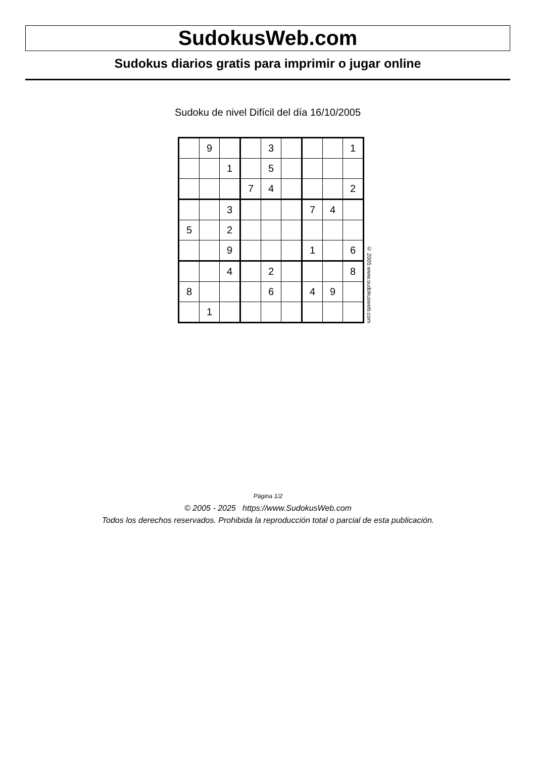SudokusWeb.com
Sudokus diarios gratis para imprimir o jugar online
Sudoku de nivel Difícil del día 16/10/2005
| | 9 | | | 3 | | | | 1 |
| | | 1 | | 5 | | | | |
| | | | 7 | 4 | | | | 2 |
| | | 3 | | | | 7 | 4 | |
| 5 | | 2 | | | | | | |
| | | 9 | | | | 1 | | 6 |
| | | 4 | | 2 | | | | 8 |
| 8 | | | | 6 | | 4 | 9 | |
| | 1 | | | | | | | |
© 2005 www.sudokusweb.com
Página 1/2
© 2005 - 2025 https://www.SudokusWeb.com
Todos los derechos reservados. Prohibida la reproducción total o parcial de esta publicación.